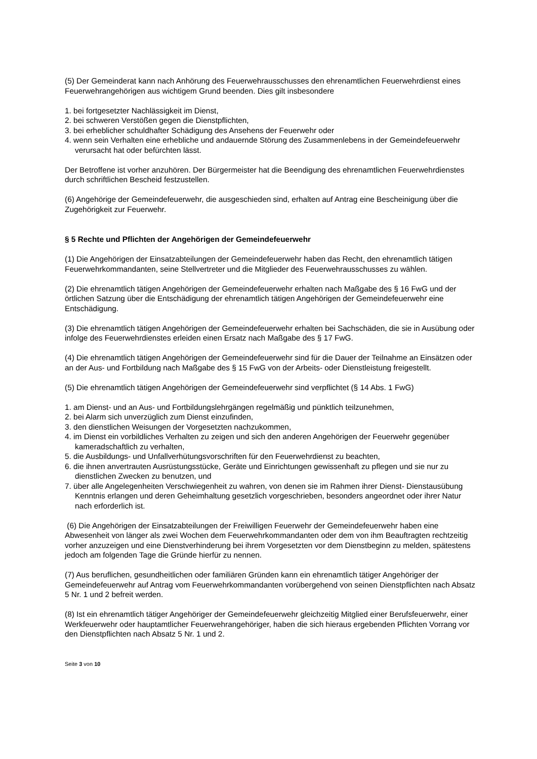(5) Der Gemeinderat kann nach Anhörung des Feuerwehrausschusses den ehrenamtlichen Feuerwehrdienst eines Feuerwehrangehörigen aus wichtigem Grund beenden. Dies gilt insbesondere
1. bei fortgesetzter Nachlässigkeit im Dienst,
2. bei schweren Verstößen gegen die Dienstpflichten,
3. bei erheblicher schuldhafter Schädigung des Ansehens der Feuerwehr oder
4. wenn sein Verhalten eine erhebliche und andauernde Störung des Zusammenlebens in der Gemeindefeuerwehr verursacht hat oder befürchten lässt.
Der Betroffene ist vorher anzuhören. Der Bürgermeister hat die Beendigung des ehrenamtlichen Feuerwehrdienstes durch schriftlichen Bescheid festzustellen.
(6) Angehörige der Gemeindefeuerwehr, die ausgeschieden sind, erhalten auf Antrag eine Bescheinigung über die Zugehörigkeit zur Feuerwehr.
§ 5 Rechte und Pflichten der Angehörigen der Gemeindefeuerwehr
(1) Die Angehörigen der Einsatzabteilungen der Gemeindefeuerwehr haben das Recht, den ehrenamtlich tätigen Feuerwehrkommandanten, seine Stellvertreter und die Mitglieder des Feuerwehrausschusses zu wählen.
(2) Die ehrenamtlich tätigen Angehörigen der Gemeindefeuerwehr erhalten nach Maßgabe des § 16 FwG und der örtlichen Satzung über die Entschädigung der ehrenamtlich tätigen Angehörigen der Gemeindefeuerwehr eine Entschädigung.
(3) Die ehrenamtlich tätigen Angehörigen der Gemeindefeuerwehr erhalten bei Sachschäden, die sie in Ausübung oder infolge des Feuerwehrdienstes erleiden einen Ersatz nach Maßgabe des § 17 FwG.
(4) Die ehrenamtlich tätigen Angehörigen der Gemeindefeuerwehr sind für die Dauer der Teilnahme an Einsätzen oder an der Aus- und Fortbildung nach Maßgabe des § 15 FwG von der Arbeits- oder Dienstleistung freigestellt.
(5) Die ehrenamtlich tätigen Angehörigen der Gemeindefeuerwehr sind verpflichtet (§ 14 Abs. 1 FwG)
1. am Dienst- und an Aus- und Fortbildungslehrgängen regelmäßig und pünktlich teilzunehmen,
2. bei Alarm sich unverzüglich zum Dienst einzufinden,
3. den dienstlichen Weisungen der Vorgesetzten nachzukommen,
4. im Dienst ein vorbildliches Verhalten zu zeigen und sich den anderen Angehörigen der Feuerwehr gegenüber kameradschaftlich zu verhalten,
5. die Ausbildungs- und Unfallverhütungsvorschriften für den Feuerwehrdienst zu beachten,
6. die ihnen anvertrauten Ausrüstungsstücke, Geräte und Einrichtungen gewissenhaft zu pflegen und sie nur zu dienstlichen Zwecken zu benutzen, und
7. über alle Angelegenheiten Verschwiegenheit zu wahren, von denen sie im Rahmen ihrer Dienst- Dienstausübung Kenntnis erlangen und deren Geheimhaltung gesetzlich vorgeschrieben, besonders angeordnet oder ihrer Natur nach erforderlich ist.
(6) Die Angehörigen der Einsatzabteilungen der Freiwilligen Feuerwehr der Gemeindefeuerwehr haben eine Abwesenheit von länger als zwei Wochen dem Feuerwehrkommandanten oder dem von ihm Beauftragten rechtzeitig vorher anzuzeigen und eine Dienstverhinderung bei ihrem Vorgesetzten vor dem Dienstbeginn zu melden, spätestens jedoch am folgenden Tage die Gründe hierfür zu nennen.
(7) Aus beruflichen, gesundheitlichen oder familiären Gründen kann ein ehrenamtlich tätiger Angehöriger der Gemeindefeuerwehr auf Antrag vom Feuerwehrkommandanten vorübergehend von seinen Dienstpflichten nach Absatz 5 Nr. 1 und 2 befreit werden.
(8) Ist ein ehrenamtlich tätiger Angehöriger der Gemeindefeuerwehr gleichzeitig Mitglied einer Berufsfeuerwehr, einer Werkfeuerwehr oder hauptamtlicher Feuerwehrangehöriger, haben die sich hieraus ergebenden Pflichten Vorrang vor den Dienstpflichten nach Absatz 5 Nr. 1 und 2.
Seite 3 von 10